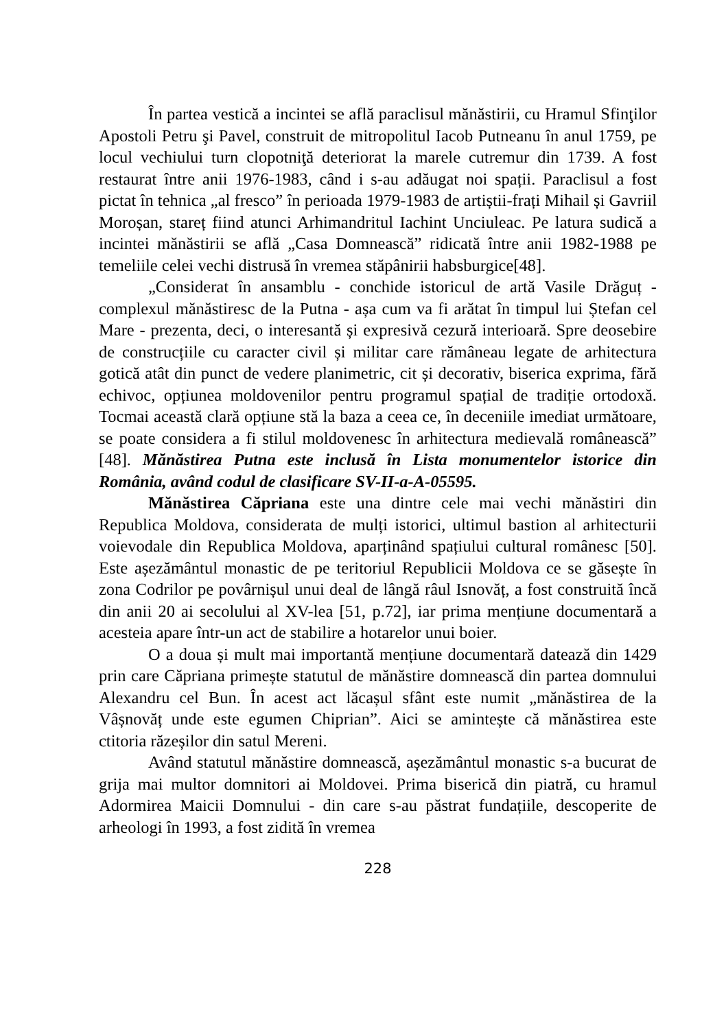În partea vestică a incintei se află paraclisul mănăstirii, cu Hramul Sfinţilor Apostoli Petru şi Pavel, construit de mitropolitul Iacob Putneanu în anul 1759, pe locul vechiului turn clopotniţă deteriorat la marele cutremur din 1739. A fost restaurat între anii 1976-1983, când i s-au adăugat noi spații. Paraclisul a fost pictat în tehnica „al fresco” în perioada 1979-1983 de artiștii-frați Mihail și Gavriil Moroșan, stareț fiind atunci Arhimandritul Iachint Unciuleac. Pe latura sudică a incintei mănăstirii se află „Casa Domnească” ridicată între anii 1982-1988 pe temeliile celei vechi distrusă în vremea stăpânirii habsburgice[48].
„Considerat în ansamblu - conchide istoricul de artă Vasile Drăguț - complexul mănăstiresc de la Putna - așa cum va fi arătat în timpul lui Ștefan cel Mare - prezenta, deci, o interesantă și expresivă cezură interioară. Spre deosebire de construcțiile cu caracter civil și militar care rămâneau legate de arhitectura gotică atât din punct de vedere planimetric, cit și decorativ, biserica exprima, fără echivoc, opțiunea moldovenilor pentru programul spațial de tradiție ortodoxă. Tocmai această clară opțiune stă la baza a ceea ce, în deceniile imediat următoare, se poate considera a fi stilul moldovenesc în arhitectura medievală românească” [48]. Mănăstirea Putna este inclusă în Lista monumentelor istorice din România, având codul de clasificare SV-II-a-A-05595.
Mănăstirea Căpriana este una dintre cele mai vechi mănăstiri din Republica Moldova, considerata de mulți istorici, ultimul bastion al arhitecturii voievodale din Republica Moldova, aparținând spațiului cultural românesc [50]. Este așezământul monastic de pe teritoriul Republicii Moldova ce se găsește în zona Codrilor pe povârnișul unui deal de lângă râul Isnovăț, a fost construită încă din anii 20 ai secolului al XV-lea [51, p.72], iar prima mențiune documentară a acesteia apare într-un act de stabilire a hotarelor unui boier.
O a doua și mult mai importantă mențiune documentară datează din 1429 prin care Căpriana primește statutul de mănăstire domnească din partea domnului Alexandru cel Bun. În acest act lăcașul sfânt este numit „mănăstirea de la Vâșnovăț unde este egumen Chiprian”. Aici se amintește că mănăstirea este ctitoria răzeșilor din satul Mereni.
Având statutul mănăstire domnească, așezământul monastic s-a bucurat de grija mai multor domnitori ai Moldovei. Prima biserică din piatră, cu hramul Adormirea Maicii Domnului - din care s-au păstrat fundațiile, descoperite de arheologi în 1993, a fost zidită în vremea
228